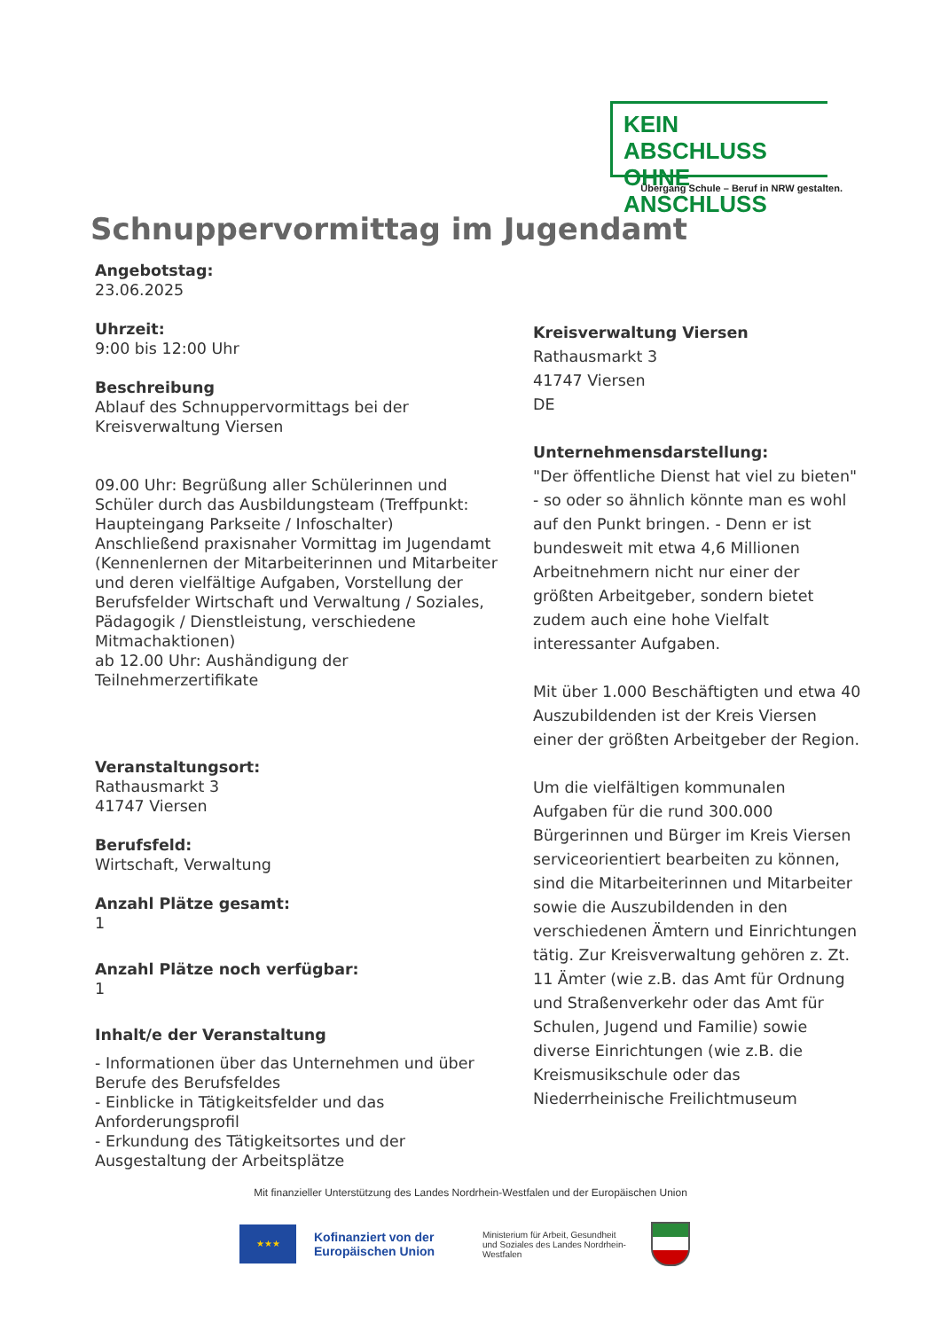KEIN ABSCHLUSS
OHNE ANSCHLUSS
Übergang Schule – Beruf in NRW gestalten.
Schnuppervormittag im Jugendamt
Angebotstag:
23.06.2025
Uhrzeit:
9:00 bis 12:00 Uhr
Beschreibung
Ablauf des Schnuppervormittags bei der Kreisverwaltung Viersen
09.00 Uhr: Begrüßung aller Schülerinnen und Schüler durch das Ausbildungsteam (Treffpunkt: Haupteingang Parkseite / Infoschalter)
Anschließend praxisnaher Vormittag im Jugendamt (Kennenlernen der Mitarbeiterinnen und Mitarbeiter und deren vielfältige Aufgaben, Vorstellung der Berufsfelder Wirtschaft und Verwaltung / Soziales, Pädagogik / Dienstleistung, verschiedene Mitmachaktionen)
ab 12.00 Uhr: Aushändigung der Teilnehmerzertifikate
Veranstaltungsort:
Rathausmarkt 3
41747 Viersen
Berufsfeld:
Wirtschaft, Verwaltung
Anzahl Plätze gesamt:
1
Anzahl Plätze noch verfügbar:
1
Inhalt/e der Veranstaltung
- Informationen über das Unternehmen und über Berufe des Berufsfeldes
- Einblicke in Tätigkeitsfelder und das Anforderungsprofil
- Erkundung des Tätigkeitsortes und der Ausgestaltung der Arbeitsplätze
Kreisverwaltung Viersen
Rathausmarkt 3
41747 Viersen
DE
Unternehmensdarstellung:
"Der öffentliche Dienst hat viel zu bieten" - so oder so ähnlich könnte man es wohl auf den Punkt bringen. - Denn er ist bundesweit mit etwa 4,6 Millionen Arbeitnehmern nicht nur einer der größten Arbeitgeber, sondern bietet zudem auch eine hohe Vielfalt interessanter Aufgaben.
Mit über 1.000 Beschäftigten und etwa 40 Auszubildenden ist der Kreis Viersen einer der größten Arbeitgeber der Region.
Um die vielfältigen kommunalen Aufgaben für die rund 300.000 Bürgerinnen und Bürger im Kreis Viersen serviceorientiert bearbeiten zu können, sind die Mitarbeiterinnen und Mitarbeiter sowie die Auszubildenden in den verschiedenen Ämtern und Einrichtungen tätig. Zur Kreisverwaltung gehören z. Zt. 11 Ämter (wie z.B. das Amt für Ordnung und Straßenverkehr oder das Amt für Schulen, Jugend und Familie) sowie diverse Einrichtungen (wie z.B. die Kreismusikschule oder das Niederrheinische Freilichtmuseum
Mit finanzieller Unterstützung des Landes Nordrhein-Westfalen und der Europäischen Union
★★★
Kofinanziert von der Europäischen Union
Ministerium für Arbeit, Gesundheit und Soziales des Landes Nordrhein-Westfalen